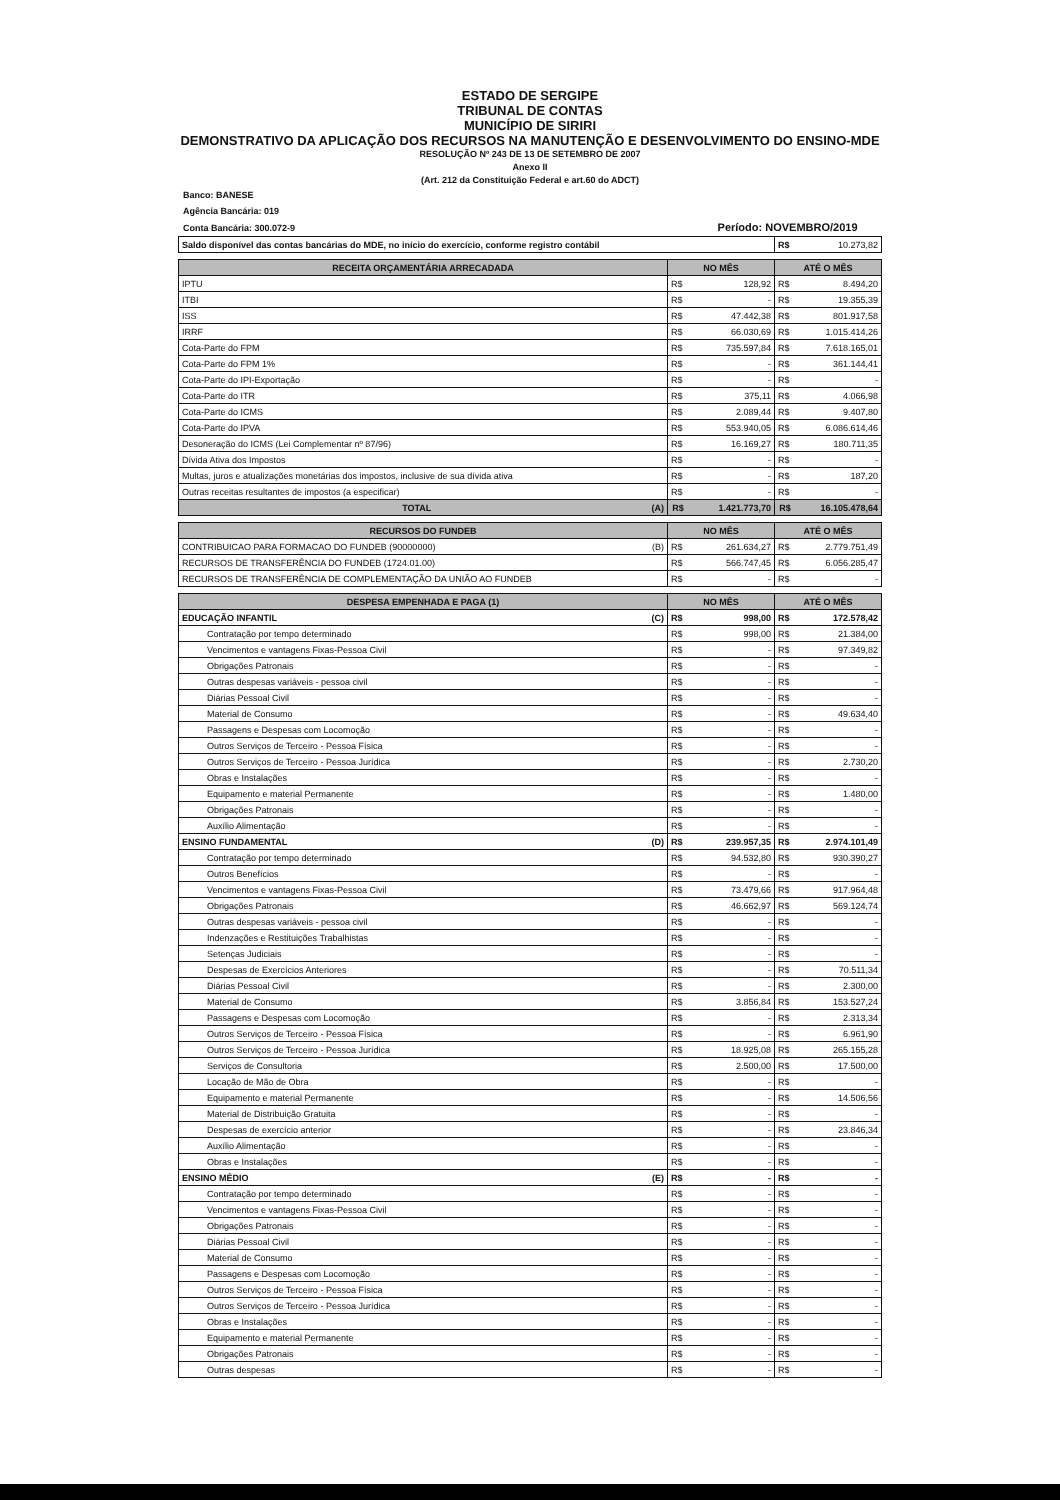ESTADO DE SERGIPE
TRIBUNAL DE CONTAS
MUNICÍPIO DE SIRIRI
DEMONSTRATIVO DA APLICAÇÃO DOS RECURSOS NA MANUTENÇÃO E DESENVOLVIMENTO DO ENSINO-MDE
RESOLUÇÃO Nº 243 DE 13 DE SETEMBRO DE 2007
Anexo II
(Art. 212 da Constituição Federal e art.60 do ADCT)
Banco: BANESE
Agência Bancária: 019
Conta Bancária: 300.072-9 Período: NOVEMBRO/2019
| Saldo disponível das contas bancárias do MDE, no início do exercício, conforme registro contábil | R$ | 10.273,82 |
| RECEITA ORÇAMENTÁRIA ARRECADADA | NO MÊS | | ATÉ O MÊS | |
| --- | --- | --- | --- | --- |
| IPTU | R$ | 128,92 | R$ | 8.494,20 |
| ITBI | R$ | - | R$ | 19.355,39 |
| ISS | R$ | 47.442,38 | R$ | 801.917,58 |
| IRRF | R$ | 66.030,69 | R$ | 1.015.414,26 |
| Cota-Parte do FPM | R$ | 735.597,84 | R$ | 7.618.165,01 |
| Cota-Parte do FPM 1% | R$ | - | R$ | 361.144,41 |
| Cota-Parte do IPI-Exportação | R$ | - | R$ | - |
| Cota-Parte do ITR | R$ | 375,11 | R$ | 4.066,98 |
| Cota-Parte do ICMS | R$ | 2.089,44 | R$ | 9.407,80 |
| Cota-Parte do IPVA | R$ | 553.940,05 | R$ | 6.086.614,46 |
| Desoneração do ICMS (Lei Complementar nº 87/96) | R$ | 16.169,27 | R$ | 180.711,35 |
| Dívida Ativa dos Impostos | R$ | - | R$ | - |
| Multas, juros e atualizações monetárias dos impostos, inclusive de sua dívida ativa | R$ | - | R$ | 187,20 |
| Outras receitas resultantes de impostos (a especificar) | R$ | - | R$ | - |
| TOTAL (A) | R$ | 1.421.773,70 | R$ | 16.105.478,64 |
| RECURSOS DO FUNDEB | NO MÊS | | ATÉ O MÊS | |
| --- | --- | --- | --- | --- |
| CONTRIBUICAO PARA FORMACAO DO FUNDEB (90000000) (B) | R$ | 261.634,27 | R$ | 2.779.751,49 |
| RECURSOS DE TRANSFERÊNCIA DO FUNDEB (1724.01.00) | R$ | 566.747,45 | R$ | 6.056.285,47 |
| RECURSOS DE TRANSFERÊNCIA DE COMPLEMENTAÇÃO DA UNIÃO AO FUNDEB | R$ | - | R$ | - |
| DESPESA EMPENHADA E PAGA (1) | NO MÊS | | ATÉ O MÊS | |
| --- | --- | --- | --- | --- |
| EDUCAÇÃO INFANTIL (C) | R$ | 998,00 | R$ | 172.578,42 |
| Contratação por tempo determinado | R$ | 998,00 | R$ | 21.384,00 |
| Vencimentos e vantagens Fixas-Pessoa Civil | R$ | - | R$ | 97.349,82 |
| Obrigações Patronais | R$ | - | R$ | - |
| Outras despesas variáveis - pessoa civil | R$ | - | R$ | - |
| Diárias Pessoal Civil | R$ | - | R$ | - |
| Material de Consumo | R$ | - | R$ | 49.634,40 |
| Passagens e Despesas com Locomoção | R$ | - | R$ | - |
| Outros Serviços de Terceiro - Pessoa Física | R$ | - | R$ | - |
| Outros Serviços de Terceiro - Pessoa Jurídica | R$ | - | R$ | 2.730,20 |
| Obras e Instalações | R$ | - | R$ | - |
| Equipamento e material Permanente | R$ | - | R$ | 1.480,00 |
| Obrigações Patronais | R$ | - | R$ | - |
| Auxílio Alimentação | R$ | - | R$ | - |
| ENSINO FUNDAMENTAL (D) | R$ | 239.957,35 | R$ | 2.974.101,49 |
| Contratação por tempo determinado | R$ | 94.532,80 | R$ | 930.390,27 |
| Outros Benefícios | R$ | - | R$ | - |
| Vencimentos e vantagens Fixas-Pessoa Civil | R$ | 73.479,66 | R$ | 917.964,48 |
| Obrigações Patronais | R$ | 46.662,97 | R$ | 569.124,74 |
| Outras despesas variáveis - pessoa civil | R$ | - | R$ | - |
| Indenzações e Restituições Trabalhistas | R$ | - | R$ | - |
| Setenças Judiciais | R$ | - | R$ | - |
| Despesas de Exercícios Anteriores | R$ | - | R$ | 70.511,34 |
| Diárias Pessoal Civil | R$ | - | R$ | 2.300,00 |
| Material de Consumo | R$ | 3.856,84 | R$ | 153.527,24 |
| Passagens e Despesas com Locomoção | R$ | - | R$ | 2.313,34 |
| Outros Serviços de Terceiro - Pessoa Física | R$ | - | R$ | 6.961,90 |
| Outros Serviços de Terceiro - Pessoa Jurídica | R$ | 18.925,08 | R$ | 265.155,28 |
| Serviços de Consultoria | R$ | 2.500,00 | R$ | 17.500,00 |
| Locação de Mão de Obra | R$ | - | R$ | - |
| Equipamento e material Permanente | R$ | - | R$ | 14.506,56 |
| Material de Distribuição Gratuita | R$ | - | R$ | - |
| Despesas de exercício anterior | R$ | - | R$ | 23.846,34 |
| Auxílio Alimentação | R$ | - | R$ | - |
| Obras e Instalações | R$ | - | R$ | - |
| ENSINO MÉDIO (E) | R$ | - | R$ | - |
| Contratação por tempo determinado | R$ | - | R$ | - |
| Vencimentos e vantagens Fixas-Pessoa Civil | R$ | - | R$ | - |
| Obrigações Patronais | R$ | - | R$ | - |
| Diárias Pessoal Civil | R$ | - | R$ | - |
| Material de Consumo | R$ | - | R$ | - |
| Passagens e Despesas com Locomoção | R$ | - | R$ | - |
| Outros Serviços de Terceiro - Pessoa Física | R$ | - | R$ | - |
| Outros Serviços de Terceiro - Pessoa Jurídica | R$ | - | R$ | - |
| Obras e Instalações | R$ | - | R$ | - |
| Equipamento e material Permanente | R$ | - | R$ | - |
| Obrigações Patronais | R$ | - | R$ | - |
| Outras despesas | R$ | - | R$ | - |